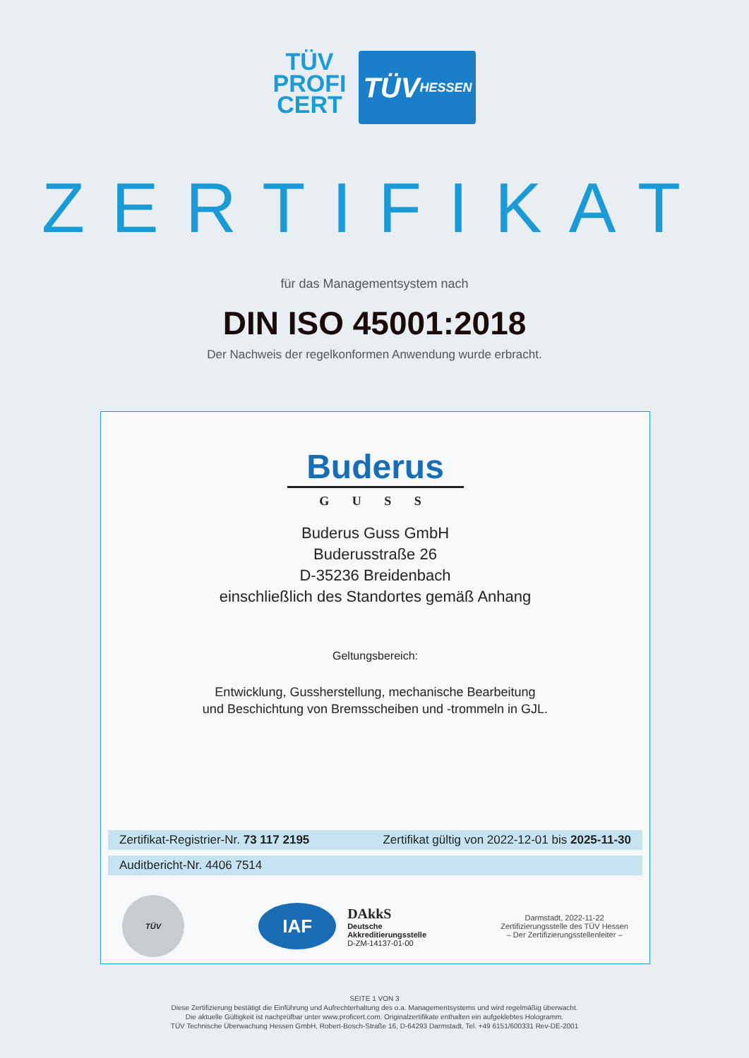TÜV
PROFI
CERT
TÜV HESSEN
ZERTIFIKAT
für das Managementsystem nach
DIN ISO 45001:2018
Der Nachweis der regelkonformen Anwendung wurde erbracht.
Buderus
G U S S
Buderus Guss GmbH
Buderusstraße 26
D-35236 Breidenbach
einschließlich des Standortes gemäß Anhang
Geltungsbereich:
Entwicklung, Gussherstellung, mechanische Bearbeitung
und Beschichtung von Bremsscheiben und -trommeln in GJL.
Zertifikat-Registrier-Nr. 73 117 2195 Zertifikat gültig von 2022-12-01 bis 2025-11-30
Auditbericht-Nr. 4406 7514
TÜV
IAF
DAkkS
Deutsche
Akkreditierungsstelle
D-ZM-14137-01-00
Darmstadt, 2022-11-22
Zertifizierungsstelle des TÜV Hessen
– Der Zertifizierungsstellenleiter –
SEITE 1 VON 3
Diese Zertifizierung bestätigt die Einführung und Aufrechterhaltung des o.a. Managementsystems und wird regelmäßig überwacht.
Die aktuelle Gültigkeit ist nachprüfbar unter www.proficert.com. Originalzertifikate enthalten ein aufgeklebtes Hologramm.
TÜV Technische Überwachung Hessen GmbH, Robert-Bosch-Straße 16, D-64293 Darmstadt, Tel. +49 6151/600331 Rev-DE-2001